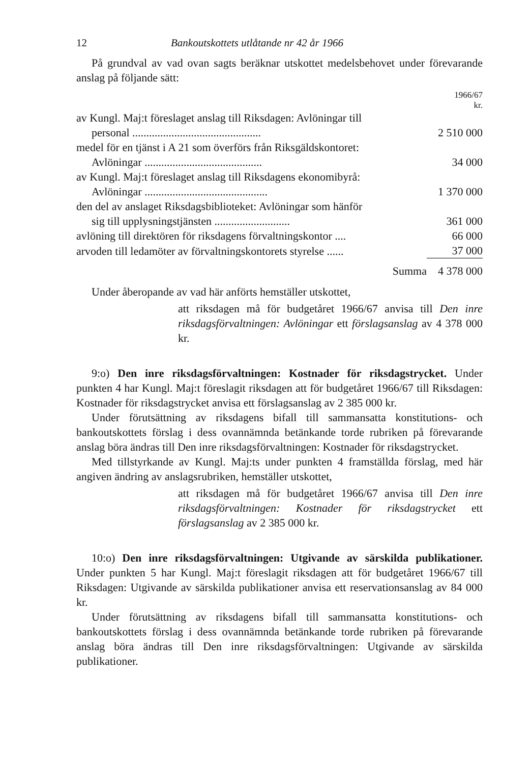12 Bankoutskottets utlåtande nr 42 år 1966
På grundval av vad ovan sagts beräknar utskottet medelsbehovet under förevarande anslag på följande sätt:
| | 1966/67 kr. |
| av Kungl. Maj:t föreslaget anslag till Riksdagen: Avlöningar till personal .............................................. | 2 510 000 |
| medel för en tjänst i A 21 som överförs från Riksgäldskontoret: Avlöningar .......................................... | 34 000 |
| av Kungl. Maj:t föreslaget anslag till Riksdagens ekonomibyrå: Avlöningar ............................................ | 1 370 000 |
| den del av anslaget Riksdagsbiblioteket: Avlöningar som hänför sig till upplysningstjänsten ........................... | 361 000 |
| avlöning till direktören för riksdagens förvaltningskontor .... | 66 000 |
| arvoden till ledamöter av förvaltningskontorets styrelse ...... | 37 000 |
| Summa | 4 378 000 |
Under åberopande av vad här anförts hemställer utskottet,
att riksdagen må för budgetåret 1966/67 anvisa till Den inre riksdagsförvaltningen: Avlöningar ett förslagsanslag av 4 378 000 kr.
9:o) Den inre riksdagsförvaltningen: Kostnader för riksdagstrycket. Under punkten 4 har Kungl. Maj:t föreslagit riksdagen att för budgetåret 1966/67 till Riksdagen: Kostnader för riksdagstrycket anvisa ett förslagsanslag av 2 385 000 kr.
Under förutsättning av riksdagens bifall till sammansatta konstitutions- och bankoutskottets förslag i dess ovannämnda betänkande torde rubriken på förevarande anslag böra ändras till Den inre riksdagsförvaltningen: Kostnader för riksdagstrycket.
Med tillstyrkande av Kungl. Maj:ts under punkten 4 framställda förslag, med här angiven ändring av anslagsrubriken, hemställer utskottet,
att riksdagen må för budgetåret 1966/67 anvisa till Den inre riksdagsförvaltningen: Kostnader för riksdagstrycket ett förslagsanslag av 2 385 000 kr.
10:o) Den inre riksdagsförvaltningen: Utgivande av särskilda publikationer. Under punkten 5 har Kungl. Maj:t föreslagit riksdagen att för budgetåret 1966/67 till Riksdagen: Utgivande av särskilda publikationer anvisa ett reservationsanslag av 84 000 kr.
Under förutsättning av riksdagens bifall till sammansatta konstitutions- och bankoutskottets förslag i dess ovannämnda betänkande torde rubriken på förevarande anslag böra ändras till Den inre riksdagsförvaltningen: Utgivande av särskilda publikationer.